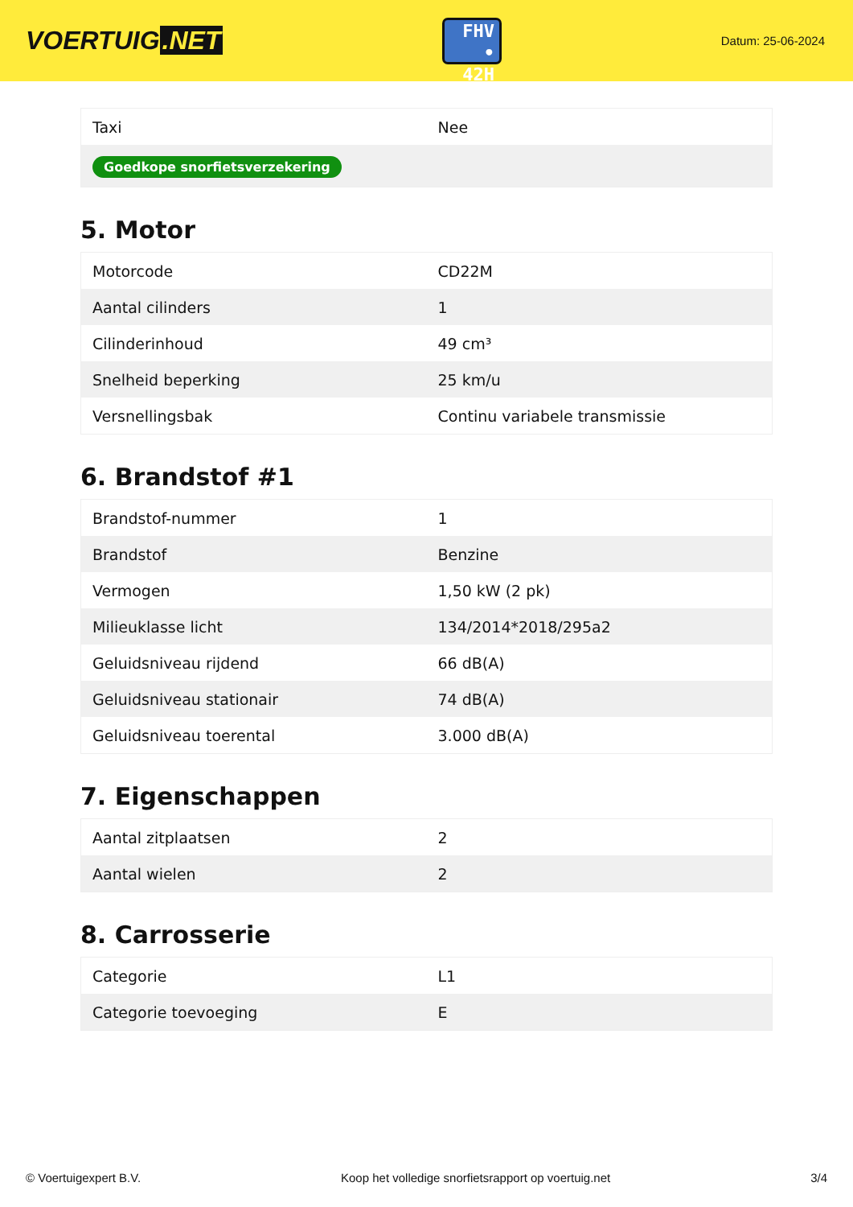VOERTUIG.NET
FHV
• 42H
Datum: 25-06-2024
| Taxi | Nee |
| Goedkope snorfietsverzekering | |
5. Motor
| Motorcode | CD22M |
| Aantal cilinders | 1 |
| Cilinderinhoud | 49 cm³ |
| Snelheid beperking | 25 km/u |
| Versnellingsbak | Continu variabele transmissie |
6. Brandstof #1
| Brandstof-nummer | 1 |
| Brandstof | Benzine |
| Vermogen | 1,50 kW (2 pk) |
| Milieuklasse licht | 134/2014*2018/295a2 |
| Geluidsniveau rijdend | 66 dB(A) |
| Geluidsniveau stationair | 74 dB(A) |
| Geluidsniveau toerental | 3.000 dB(A) |
7. Eigenschappen
| Aantal zitplaatsen | 2 |
| Aantal wielen | 2 |
8. Carrosserie
| Categorie | L1 |
| Categorie toevoeging | E |
© Voertuigexpert B.V. Koop het volledige snorfietsrapport op voertuig.net 3/4